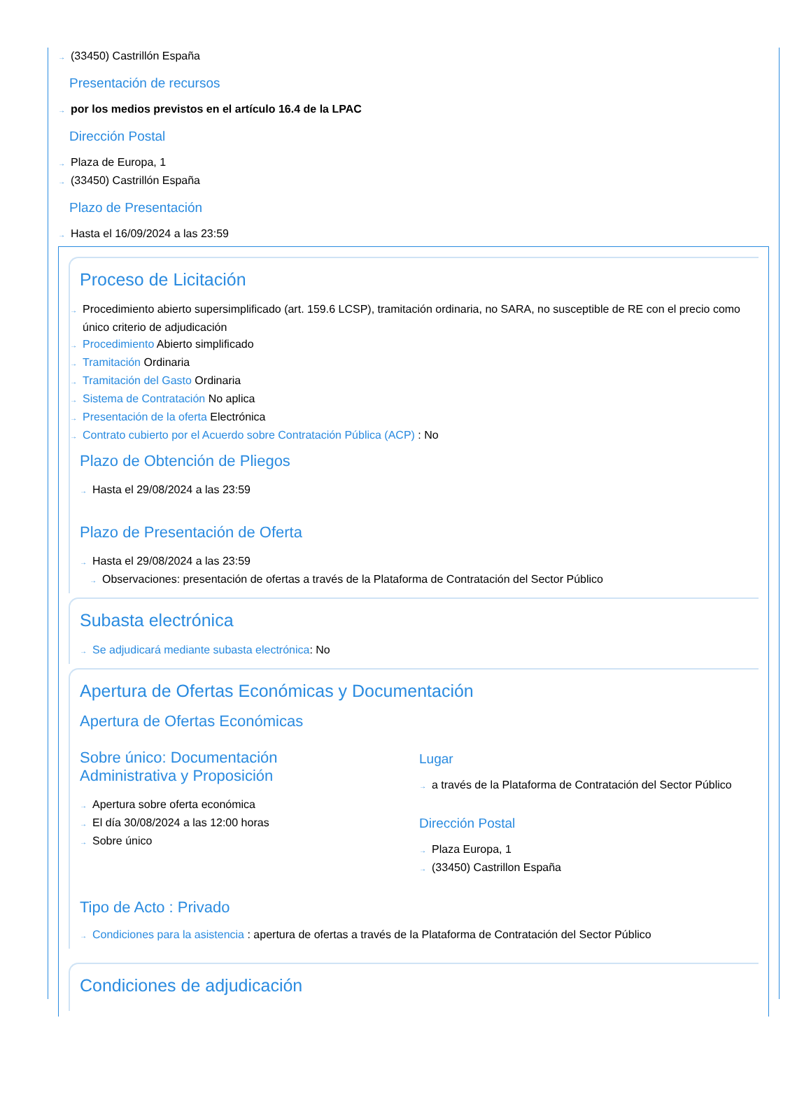→ (33450) Castrillón España
Presentación de recursos
→ por los medios previstos en el artículo 16.4 de la LPAC
Dirección Postal
→ Plaza de Europa, 1
→ (33450) Castrillón España
Plazo de Presentación
→ Hasta el 16/09/2024 a las 23:59
Proceso de Licitación
→ Procedimiento abierto supersimplificado (art. 159.6 LCSP), tramitación ordinaria, no SARA, no susceptible de RE con el precio como único criterio de adjudicación
→ Procedimiento Abierto simplificado
→ Tramitación Ordinaria
→ Tramitación del Gasto Ordinaria
→ Sistema de Contratación No aplica
→ Presentación de la oferta Electrónica
→ Contrato cubierto por el Acuerdo sobre Contratación Pública (ACP) : No
Plazo de Obtención de Pliegos
→ Hasta el 29/08/2024 a las 23:59
Plazo de Presentación de Oferta
→ Hasta el 29/08/2024 a las 23:59
→ Observaciones: presentación de ofertas a través de la Plataforma de Contratación del Sector Público
Subasta electrónica
→ Se adjudicará mediante subasta electrónica: No
Apertura de Ofertas Económicas y Documentación
Apertura de Ofertas Económicas
Sobre único: Documentación
Administrativa y Proposición
→ Apertura sobre oferta económica
→ El día 30/08/2024 a las 12:00 horas
→ Sobre único
Lugar
→ a través de la Plataforma de Contratación del Sector Público
Dirección Postal
→ Plaza Europa, 1
→ (33450) Castrillon España
Tipo de Acto : Privado
→ Condiciones para la asistencia : apertura de ofertas a través de la Plataforma de Contratación del Sector Público
Condiciones de adjudicación